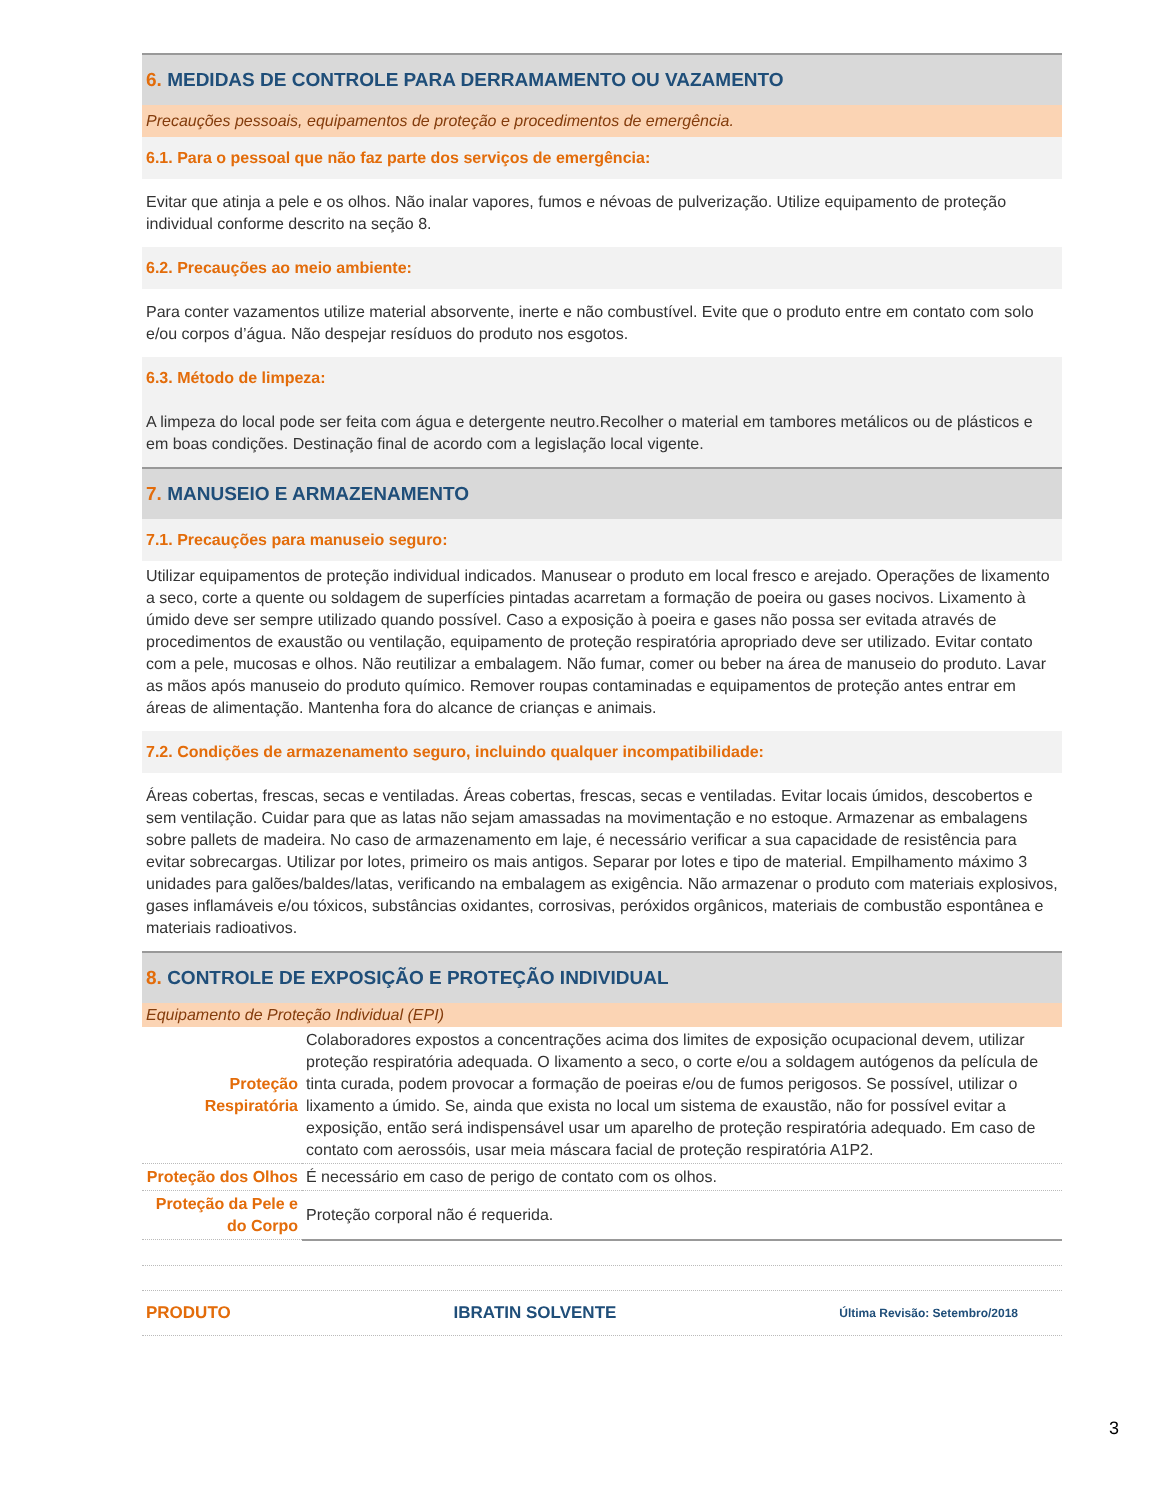6. MEDIDAS DE CONTROLE PARA DERRAMAMENTO OU VAZAMENTO
Precauções pessoais, equipamentos de proteção e procedimentos de emergência.
6.1. Para o pessoal que não faz parte dos serviços de emergência:
Evitar que atinja a pele e os olhos. Não inalar vapores, fumos e névoas de pulverização. Utilize equipamento de proteção individual conforme descrito na seção 8.
6.2. Precauções ao meio ambiente:
Para conter vazamentos utilize material absorvente, inerte e não combustível. Evite que o produto entre em contato com solo e/ou corpos d’água. Não despejar resíduos do produto nos esgotos.
6.3. Método de limpeza:
A limpeza do local pode ser feita com água e detergente neutro.Recolher o material em tambores metálicos ou de plásticos e em boas condições. Destinação final de acordo com a legislação local vigente.
7. MANUSEIO E ARMAZENAMENTO
7.1. Precauções para manuseio seguro:
Utilizar equipamentos de proteção individual indicados. Manusear o produto em local fresco e arejado. Operações de lixamento a seco, corte a quente ou soldagem de superfícies pintadas acarretam a formação de poeira ou gases nocivos. Lixamento à úmido deve ser sempre utilizado quando possível. Caso a exposição à poeira e gases não possa ser evitada através de procedimentos de exaustão ou ventilação, equipamento de proteção respiratória apropriado deve ser utilizado. Evitar contato com a pele, mucosas e olhos. Não reutilizar a embalagem. Não fumar, comer ou beber na área de manuseio do produto. Lavar as mãos após manuseio do produto químico. Remover roupas contaminadas e equipamentos de proteção antes entrar em áreas de alimentação. Mantenha fora do alcance de crianças e animais.
7.2. Condições de armazenamento seguro, incluindo qualquer incompatibilidade:
Áreas cobertas, frescas, secas e ventiladas. Áreas cobertas, frescas, secas e ventiladas. Evitar locais úmidos, descobertos e sem ventilação. Cuidar para que as latas não sejam amassadas na movimentação e no estoque. Armazenar as embalagens sobre pallets de madeira. No caso de armazenamento em laje, é necessário verificar a sua capacidade de resistência para evitar sobrecargas. Utilizar por lotes, primeiro os mais antigos. Separar por lotes e tipo de material. Empilhamento máximo 3 unidades para galões/baldes/latas, verificando na embalagem as exigência. Não armazenar o produto com materiais explosivos, gases inflamáveis e/ou tóxicos, substâncias oxidantes, corrosivas, peróxidos orgânicos, materiais de combustão espontânea e materiais radioativos.
8. CONTROLE DE EXPOSIÇÃO E PROTEÇÃO INDIVIDUAL
Equipamento de Proteção Individual (EPI)
| Proteção Respiratória | Colaboradores expostos a concentrações acima dos limites de exposição ocupacional devem, utilizar proteção respiratória adequada. O lixamento a seco, o corte e/ou a soldagem autógenos da película de tinta curada, podem provocar a formação de poeiras e/ou de fumos perigosos. Se possível, utilizar o lixamento a úmido. Se, ainda que exista no local um sistema de exaustão, não for possível evitar a exposição, então será indispensável usar um aparelho de proteção respiratória adequado. Em caso de contato com aerossóis, usar meia máscara facial de proteção respiratória A1P2. |
| Proteção dos Olhos | É necessário em caso de perigo de contato com os olhos. |
| Proteção da Pele e do Corpo | Proteção corporal não é requerida. |
PRODUTO IBRATIN SOLVENTE Última Revisão: Setembro/2018
3